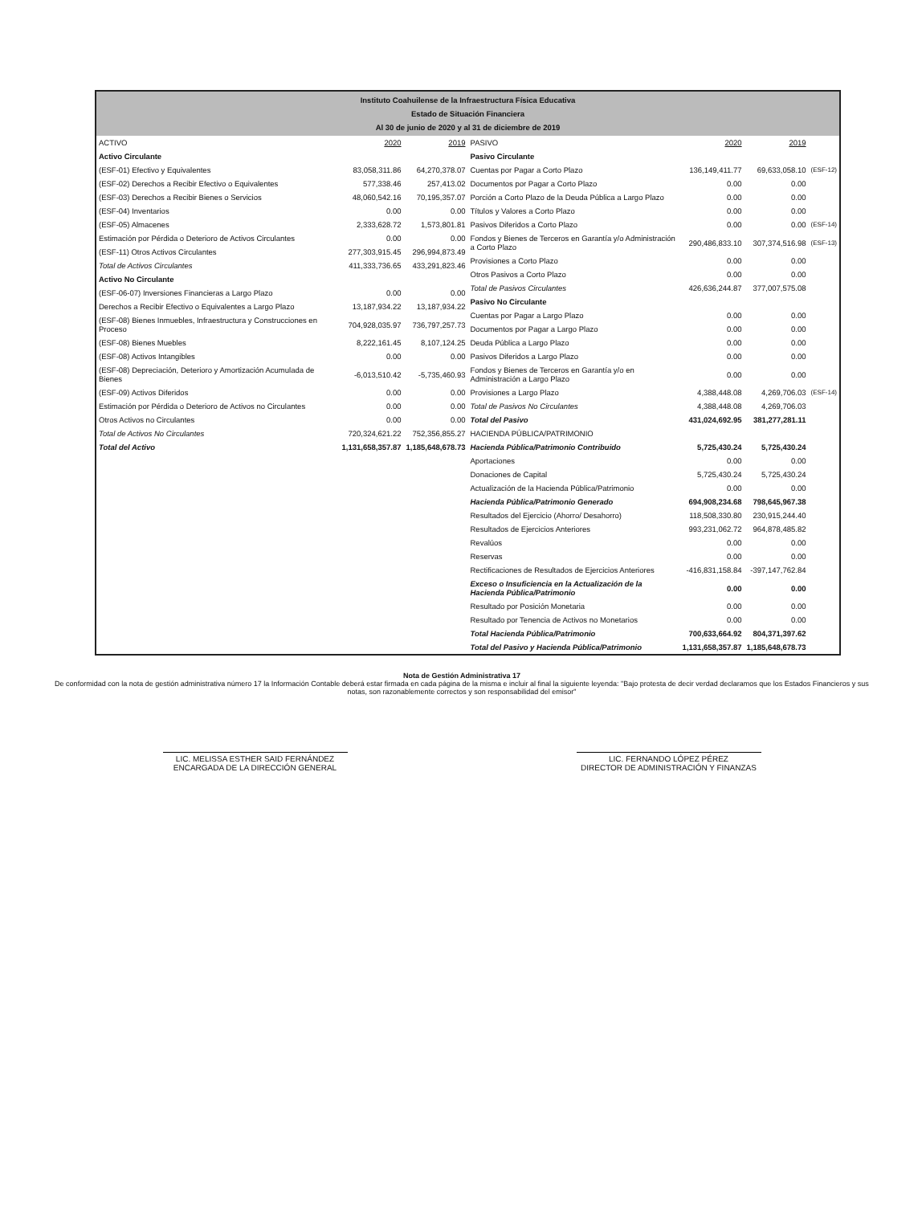Instituto Coahuilense de la Infraestructura Física Educativa
Estado de Situación Financiera
Al 30 de junio de 2020 y al 31 de diciembre de 2019
| ACTIVO | 2020 | 2019 |
| --- | --- | --- |
| Activo Circulante | | |
| (ESF-01) Efectivo y Equivalentes | 83,058,311.86 | 64,270,378.07 |
| (ESF-02) Derechos a Recibir Efectivo o Equivalentes | 577,338.46 | 257,413.02 |
| (ESF-03) Derechos a Recibir Bienes o Servicios | 48,060,542.16 | 70,195,357.07 |
| (ESF-04) Inventarios | 0.00 | 0.00 |
| (ESF-05) Almacenes | 2,333,628.72 | 1,573,801.81 |
| Estimación por Pérdida o Deterioro de Activos Circulantes | 0.00 | 0.00 |
| (ESF-11) Otros Activos Circulantes | 277,303,915.45 | 296,994,873.49 |
| Total de Activos Circulantes | 411,333,736.65 | 433,291,823.46 |
| Activo No Circulante | | |
| (ESF-06-07) Inversiones Financieras a Largo Plazo | 0.00 | 0.00 |
| Derechos a Recibir Efectivo o Equivalentes a Largo Plazo | 13,187,934.22 | 13,187,934.22 |
| (ESF-08) Bienes Inmuebles, Infraestructura y Construcciones en Proceso | 704,928,035.97 | 736,797,257.73 |
| (ESF-08) Bienes Muebles | 8,222,161.45 | 8,107,124.25 |
| (ESF-08) Activos Intangibles | 0.00 | 0.00 |
| (ESF-08) Depreciación, Deterioro y Amortización Acumulada de Bienes | -6,013,510.42 | -5,735,460.93 |
| (ESF-09) Activos Diferidos | 0.00 | 0.00 |
| Estimación por Pérdida o Deterioro de Activos no Circulantes | 0.00 | 0.00 |
| Otros Activos no Circulantes | 0.00 | 0.00 |
| Total de Activos No Circulantes | 720,324,621.22 | 752,356,855.27 |
| Total del Activo | 1,131,658,357.87 | 1,185,648,678.73 |
| PASIVO | 2020 | 2019 | |
| --- | --- | --- | --- |
| Pasivo Circulante | | | |
| Cuentas por Pagar a Corto Plazo | 136,149,411.77 | 69,633,058.10 | (ESF-12) |
| Documentos por Pagar a Corto Plazo | 0.00 | 0.00 | |
| Porción a Corto Plazo de la Deuda Pública a Largo Plazo | 0.00 | 0.00 | |
| Títulos y Valores a Corto Plazo | 0.00 | 0.00 | |
| Pasivos Diferidos a Corto Plazo | 0.00 | 0.00 | (ESF-14) |
| Fondos y Bienes de Terceros en Garantía y/o Administración a Corto Plazo | 290,486,833.10 | 307,374,516.98 | (ESF-13) |
| Provisiones a Corto Plazo | 0.00 | 0.00 | |
| Otros Pasivos a Corto Plazo | 0.00 | 0.00 | |
| Total de Pasivos Circulantes | 426,636,244.87 | 377,007,575.08 | |
| Pasivo No Circulante | | | |
| Cuentas por Pagar a Largo Plazo | 0.00 | 0.00 | |
| Documentos por Pagar a Largo Plazo | 0.00 | 0.00 | |
| Deuda Pública a Largo Plazo | 0.00 | 0.00 | |
| Pasivos Diferidos a Largo Plazo | 0.00 | 0.00 | |
| Fondos y Bienes de Terceros en Garantía y/o en Administración a Largo Plazo | 0.00 | 0.00 | |
| Provisiones a Largo Plazo | 4,388,448.08 | 4,269,706.03 | (ESF-14) |
| Total de Pasivos No Circulantes | 4,388,448.08 | 4,269,706.03 | |
| Total del Pasivo | 431,024,692.95 | 381,277,281.11 | |
| HACIENDA PÚBLICA/PATRIMONIO | | | |
| Hacienda Pública/Patrimonio Contribuido | 5,725,430.24 | 5,725,430.24 | |
| Aportaciones | 0.00 | 0.00 | |
| Donaciones de Capital | 5,725,430.24 | 5,725,430.24 | |
| Actualización de la Hacienda Pública/Patrimonio | 0.00 | 0.00 | |
| Hacienda Pública/Patrimonio Generado | 694,908,234.68 | 798,645,967.38 | |
| Resultados del Ejercicio (Ahorro/ Desahorro) | 118,508,330.80 | 230,915,244.40 | |
| Resultados de Ejercicios Anteriores | 993,231,062.72 | 964,878,485.82 | |
| Revalúos | 0.00 | 0.00 | |
| Reservas | 0.00 | 0.00 | |
| Rectificaciones de Resultados de Ejercicios Anteriores | -416,831,158.84 | -397,147,762.84 | |
| Exceso o Insuficiencia en la Actualización de la Hacienda Pública/Patrimonio | 0.00 | 0.00 | |
| Resultado por Posición Monetaria | 0.00 | 0.00 | |
| Resultado por Tenencia de Activos no Monetarios | 0.00 | 0.00 | |
| Total Hacienda Pública/Patrimonio | 700,633,664.92 | 804,371,397.62 | |
| Total del Pasivo y Hacienda Pública/Patrimonio | 1,131,658,357.87 | 1,185,648,678.73 | |
Nota de Gestión Administrativa 17
De conformidad con la nota de gestión administrativa número 17 la Información Contable deberá estar firmada en cada página de la misma e incluir al final la siguiente leyenda: "Bajo protesta de decir verdad declaramos que los Estados Financieros y sus notas, son razonablemente correctos y son responsabilidad del emisor"
LIC. MELISSA ESTHER SAID FERNÁNDEZ
ENCARGADA DE LA DIRECCIÓN GENERAL
LIC. FERNANDO LÓPEZ PÉREZ
DIRECTOR DE ADMINISTRACIÓN Y FINANZAS